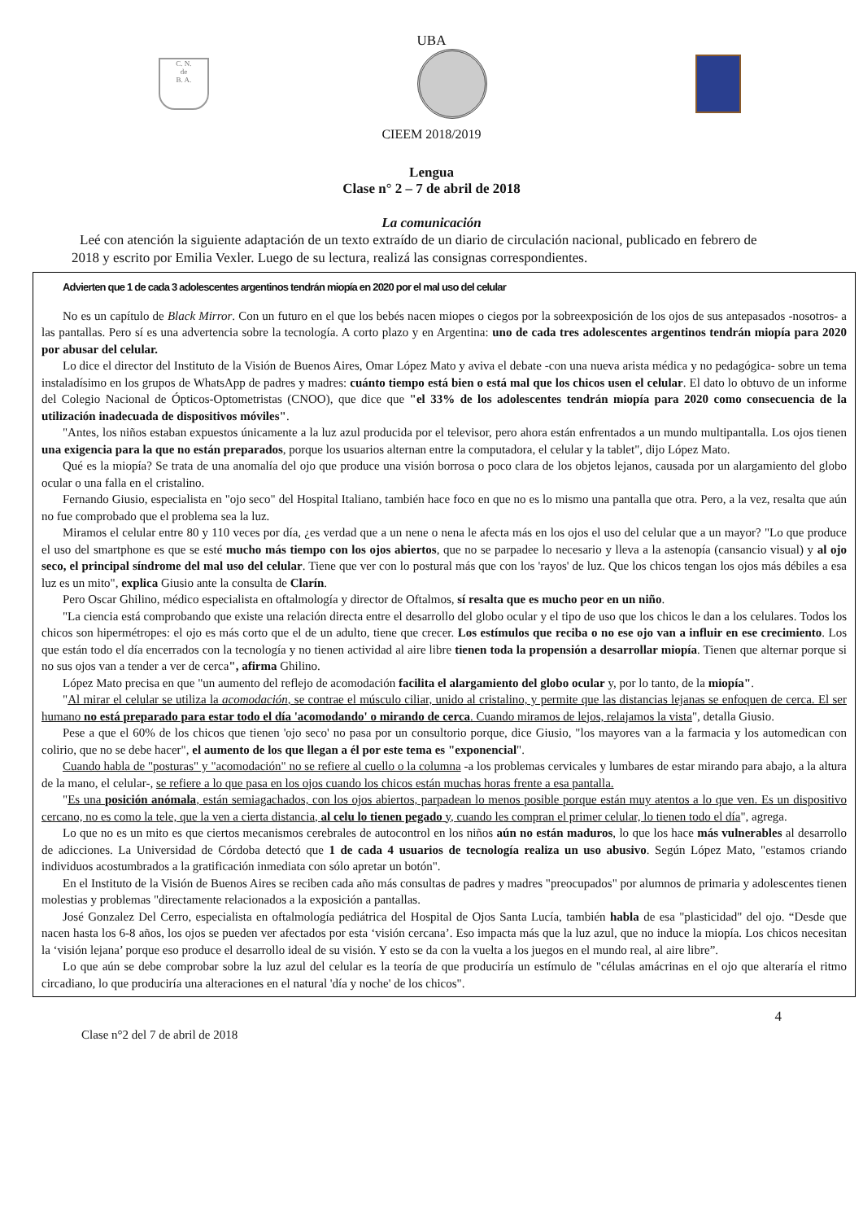UBA
C. N.
de
B. A.
CIEEM 2018/2019
Lengua
Clase n° 2 – 7 de abril de 2018
La comunicación
Leé con atención la siguiente adaptación de un texto extraído de un diario de circulación nacional, publicado en febrero de 2018 y escrito por Emilia Vexler. Luego de su lectura, realizá las consignas correspondientes.
Advierten que 1 de cada 3 adolescentes argentinos tendrán miopía en 2020 por el mal uso del celular
No es un capítulo de Black Mirror. Con un futuro en el que los bebés nacen miopes o ciegos por la sobreexposición de los ojos de sus antepasados -nosotros- a las pantallas. Pero sí es una advertencia sobre la tecnología. A corto plazo y en Argentina: uno de cada tres adolescentes argentinos tendrán miopía para 2020 por abusar del celular.
Lo dice el director del Instituto de la Visión de Buenos Aires, Omar López Mato y aviva el debate -con una nueva arista médica y no pedagógica- sobre un tema instaladísimo en los grupos de WhatsApp de padres y madres: cuánto tiempo está bien o está mal que los chicos usen el celular. El dato lo obtuvo de un informe del Colegio Nacional de Ópticos-Optometristas (CNOO), que dice que "el 33% de los adolescentes tendrán miopía para 2020 como consecuencia de la utilización inadecuada de dispositivos móviles".
"Antes, los niños estaban expuestos únicamente a la luz azul producida por el televisor, pero ahora están enfrentados a un mundo multipantalla. Los ojos tienen una exigencia para la que no están preparados, porque los usuarios alternan entre la computadora, el celular y la tablet", dijo López Mato.
Qué es la miopía? Se trata de una anomalía del ojo que produce una visión borrosa o poco clara de los objetos lejanos, causada por un alargamiento del globo ocular o una falla en el cristalino.
Fernando Giusio, especialista en "ojo seco" del Hospital Italiano, también hace foco en que no es lo mismo una pantalla que otra. Pero, a la vez, resalta que aún no fue comprobado que el problema sea la luz.
Miramos el celular entre 80 y 110 veces por día, ¿es verdad que a un nene o nena le afecta más en los ojos el uso del celular que a un mayor? "Lo que produce el uso del smartphone es que se esté mucho más tiempo con los ojos abiertos, que no se parpadee lo necesario y lleva a la astenopía (cansancio visual) y al ojo seco, el principal síndrome del mal uso del celular. Tiene que ver con lo postural más que con los 'rayos' de luz. Que los chicos tengan los ojos más débiles a esa luz es un mito", explica Giusio ante la consulta de Clarín.
Pero Oscar Ghilino, médico especialista en oftalmología y director de Oftalmos, sí resalta que es mucho peor en un niño.
"La ciencia está comprobando que existe una relación directa entre el desarrollo del globo ocular y el tipo de uso que los chicos le dan a los celulares. Todos los chicos son hipermétropes: el ojo es más corto que el de un adulto, tiene que crecer. Los estímulos que reciba o no ese ojo van a influir en ese crecimiento. Los que están todo el día encerrados con la tecnología y no tienen actividad al aire libre tienen toda la propensión a desarrollar miopía. Tienen que alternar porque si no sus ojos van a tender a ver de cerca", afirma Ghilino.
López Mato precisa en que "un aumento del reflejo de acomodación facilita el alargamiento del globo ocular y, por lo tanto, de la miopía".
"Al mirar el celular se utiliza la acomodación, se contrae el músculo ciliar, unido al cristalino, y permite que las distancias lejanas se enfoquen de cerca. El ser humano no está preparado para estar todo el día 'acomodando' o mirando de cerca. Cuando miramos de lejos, relajamos la vista", detalla Giusio.
Pese a que el 60% de los chicos que tienen 'ojo seco' no pasa por un consultorio porque, dice Giusio, "los mayores van a la farmacia y los automedican con colirio, que no se debe hacer", el aumento de los que llegan a él por este tema es "exponencial".
Cuando habla de "posturas" y "acomodación" no se refiere al cuello o la columna -a los problemas cervicales y lumbares de estar mirando para abajo, a la altura de la mano, el celular-, se refiere a lo que pasa en los ojos cuando los chicos están muchas horas frente a esa pantalla.
"Es una posición anómala, están semiagachados, con los ojos abiertos, parpadean lo menos posible porque están muy atentos a lo que ven. Es un dispositivo cercano, no es como la tele, que la ven a cierta distancia, al celu lo tienen pegado y, cuando les compran el primer celular, lo tienen todo el día", agrega.
Lo que no es un mito es que ciertos mecanismos cerebrales de autocontrol en los niños aún no están maduros, lo que los hace más vulnerables al desarrollo de adicciones. La Universidad de Córdoba detectó que 1 de cada 4 usuarios de tecnología realiza un uso abusivo. Según López Mato, "estamos criando individuos acostumbrados a la gratificación inmediata con sólo apretar un botón".
En el Instituto de la Visión de Buenos Aires se reciben cada año más consultas de padres y madres "preocupados" por alumnos de primaria y adolescentes tienen molestias y problemas "directamente relacionados a la exposición a pantallas.
José Gonzalez Del Cerro, especialista en oftalmología pediátrica del Hospital de Ojos Santa Lucía, también habla de esa "plasticidad" del ojo. “Desde que nacen hasta los 6-8 años, los ojos se pueden ver afectados por esta ‘visión cercana’. Eso impacta más que la luz azul, que no induce la miopía. Los chicos necesitan la ‘visión lejana’ porque eso produce el desarrollo ideal de su visión. Y esto se da con la vuelta a los juegos en el mundo real, al aire libre”.
Lo que aún se debe comprobar sobre la luz azul del celular es la teoría de que produciría un estímulo de "células amácrinas en el ojo que alteraría el ritmo circadiano, lo que produciría una alteraciones en el natural 'día y noche' de los chicos".
4
Clase n°2 del 7 de abril de 2018